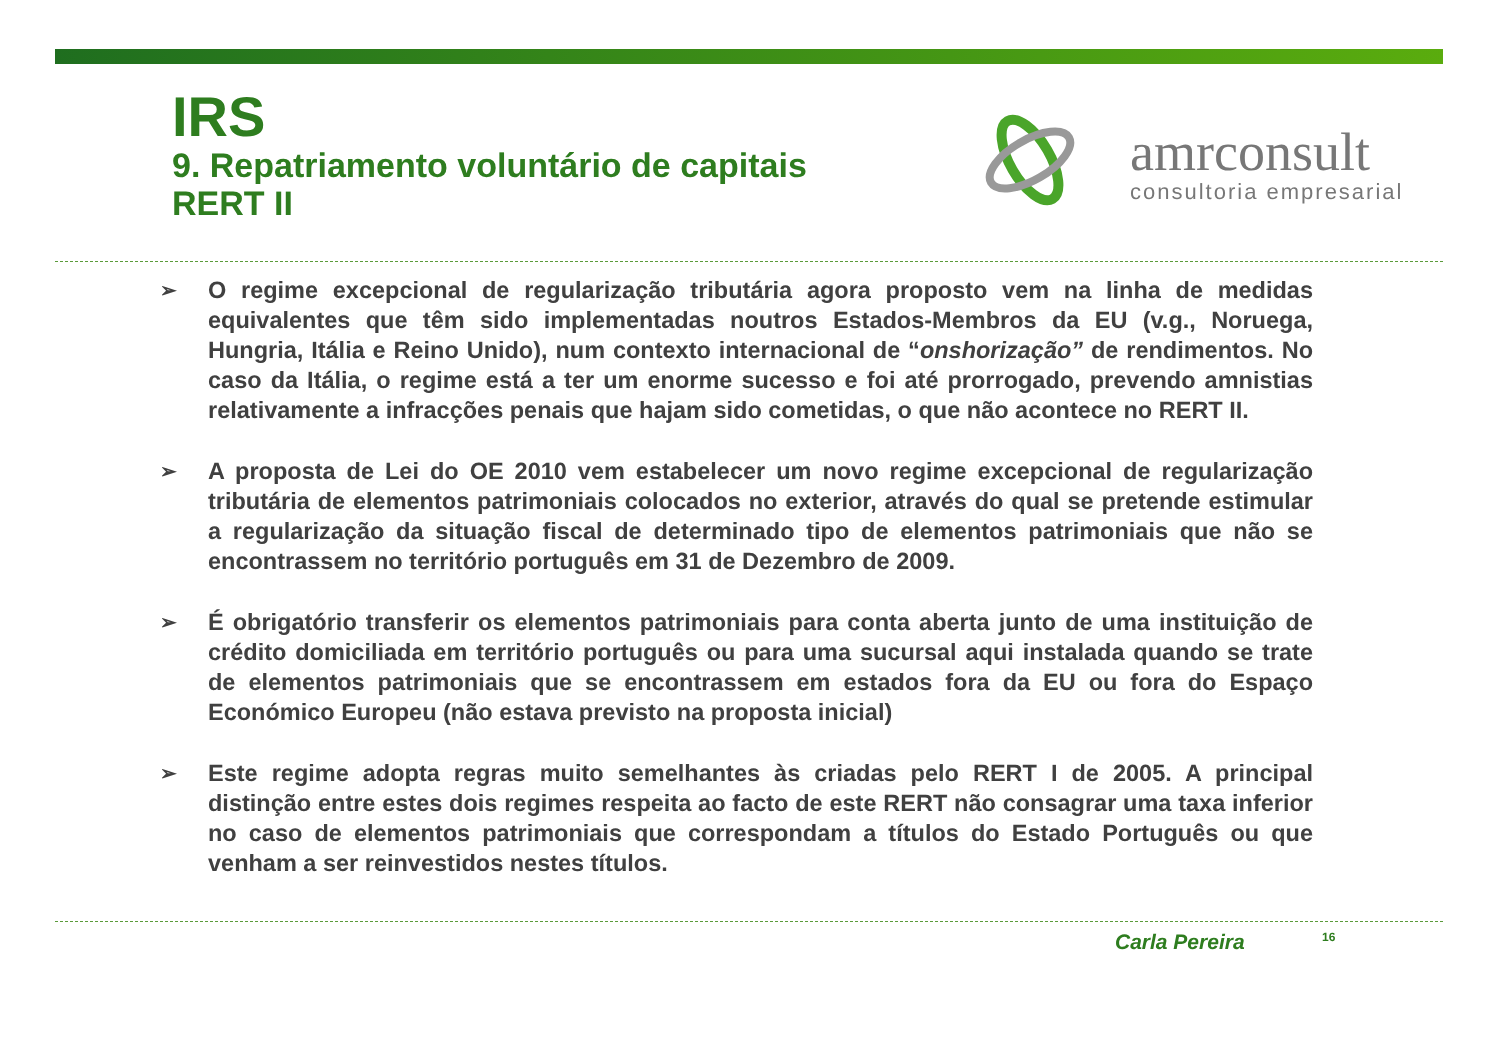IRS
9. Repatriamento voluntário de capitais
RERT II
amrconsult
consultoria empresarial
➢ O regime excepcional de regularização tributária agora proposto vem na linha de medidas equivalentes que têm sido implementadas noutros Estados-Membros da EU (v.g., Noruega, Hungria, Itália e Reino Unido), num contexto internacional de “onshorização” de rendimentos. No caso da Itália, o regime está a ter um enorme sucesso e foi até prorrogado, prevendo amnistias relativamente a infracções penais que hajam sido cometidas, o que não acontece no RERT II.
➢ A proposta de Lei do OE 2010 vem estabelecer um novo regime excepcional de regularização tributária de elementos patrimoniais colocados no exterior, através do qual se pretende estimular a regularização da situação fiscal de determinado tipo de elementos patrimoniais que não se encontrassem no território português em 31 de Dezembro de 2009.
➢ É obrigatório transferir os elementos patrimoniais para conta aberta junto de uma instituição de crédito domiciliada em território português ou para uma sucursal aqui instalada quando se trate de elementos patrimoniais que se encontrassem em estados fora da EU ou fora do Espaço Económico Europeu (não estava previsto na proposta inicial)
➢ Este regime adopta regras muito semelhantes às criadas pelo RERT I de 2005. A principal distinção entre estes dois regimes respeita ao facto de este RERT não consagrar uma taxa inferior no caso de elementos patrimoniais que correspondam a títulos do Estado Português ou que venham a ser reinvestidos nestes títulos.
Carla Pereira 16